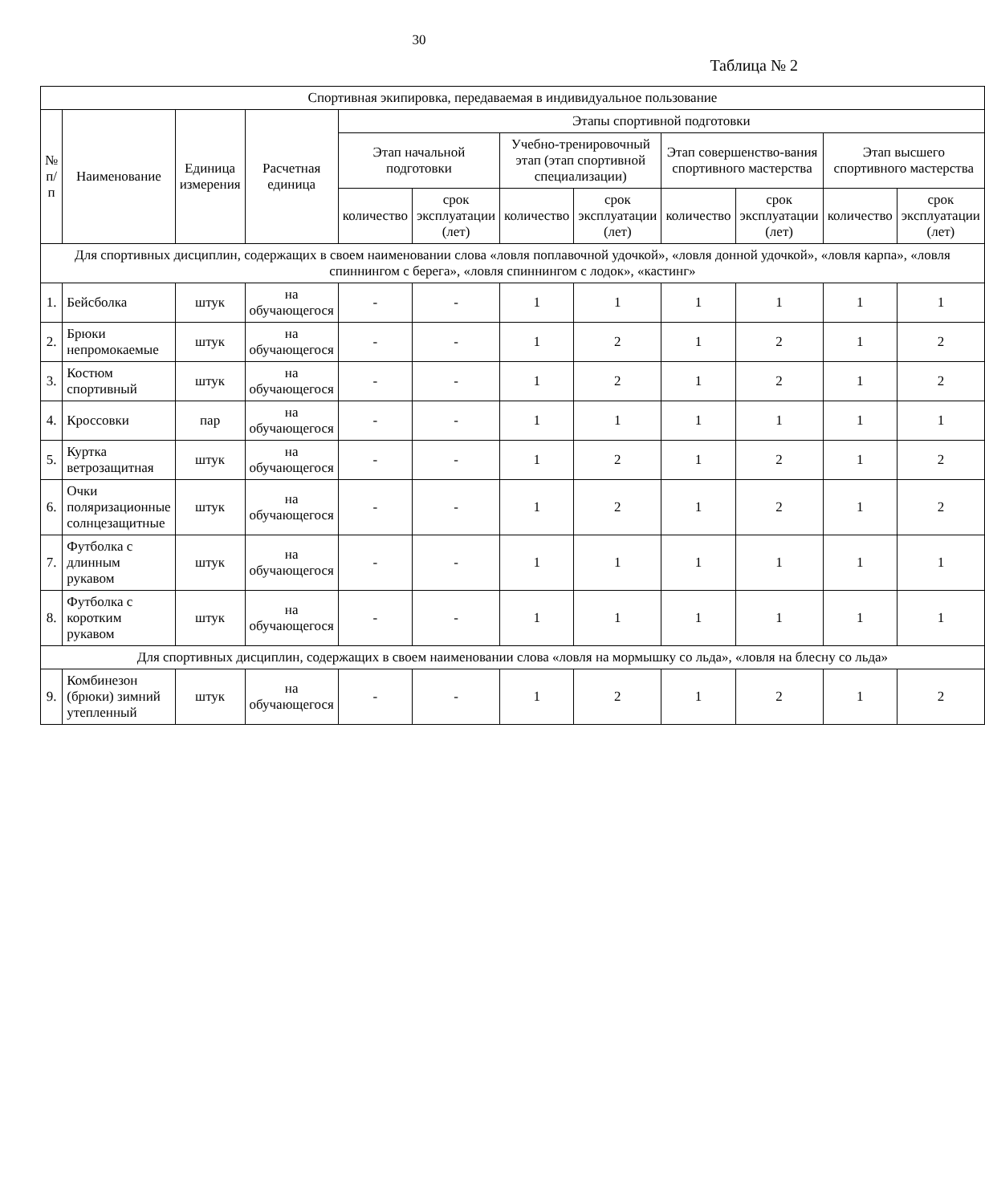30
Таблица № 2
| Спортивная экипировка, передаваемая в индивидуальное пользование | | | | | | | | | | | |
| --- | --- | --- | --- | --- | --- | --- | --- | --- | --- | --- | --- |
| № п/п | Наименование | Единица измерения | Расчетная единица | Этапы спортивной подготовки | | | | | | | |
| | | | | Этап начальной подготовки | | Учебно-тренировочный этап (этап спортивной специализации) | | Этап совершенство-вания спортивного мастерства | | Этап высшего спортивного мастерства | |
| | | | | количество | срок эксплуатации (лет) | количество | срок эксплуатации (лет) | количество | срок эксплуатации (лет) | количество | срок эксплуатации (лет) |
| Для спортивных дисциплин, содержащих в своем наименовании слова «ловля поплавочной удочкой», «ловля донной удочкой», «ловля карпа», «ловля спиннингом с берега», «ловля спиннингом с лодок», «кастинг» | | | | | | | | | | | |
| 1. | Бейсболка | штук | на обучающегося | - | - | 1 | 1 | 1 | 1 | 1 | 1 |
| 2. | Брюки непромокаемые | штук | на обучающегося | - | - | 1 | 2 | 1 | 2 | 1 | 2 |
| 3. | Костюм спортивный | штук | на обучающегося | - | - | 1 | 2 | 1 | 2 | 1 | 2 |
| 4. | Кроссовки | пар | на обучающегося | - | - | 1 | 1 | 1 | 1 | 1 | 1 |
| 5. | Куртка ветрозащитная | штук | на обучающегося | - | - | 1 | 2 | 1 | 2 | 1 | 2 |
| 6. | Очки поляризационные солнцезащитные | штук | на обучающегося | - | - | 1 | 2 | 1 | 2 | 1 | 2 |
| 7. | Футболка с длинным рукавом | штук | на обучающегося | - | - | 1 | 1 | 1 | 1 | 1 | 1 |
| 8. | Футболка с коротким рукавом | штук | на обучающегося | - | - | 1 | 1 | 1 | 1 | 1 | 1 |
| Для спортивных дисциплин, содержащих в своем наименовании слова «ловля на мормышку со льда», «ловля на блесну со льда» | | | | | | | | | | | |
| 9. | Комбинезон (брюки) зимний утепленный | штук | на обучающегося | - | - | 1 | 2 | 1 | 2 | 1 | 2 |